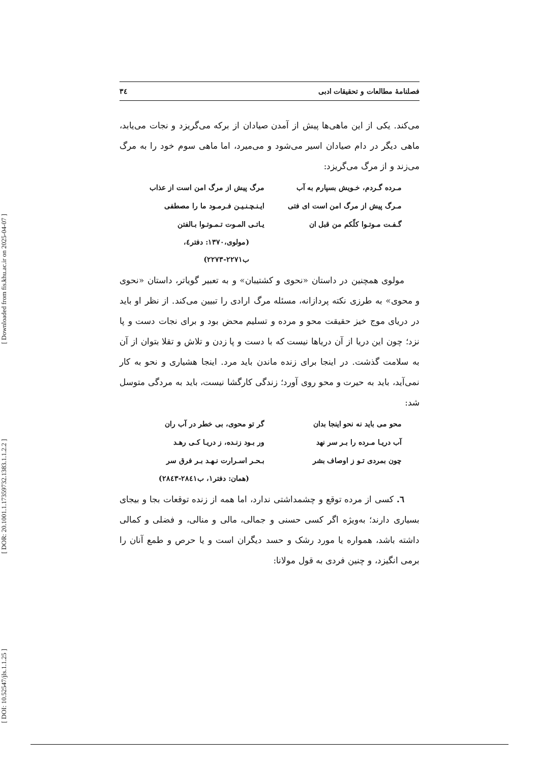[ Downloaded from fis.khu.ac.ir on 2025-04-07 ]
[ DOR: 20.1001.1.17359732.1383.1.1.2.2 ]
[ DOI: 10.52547/jls.1.1.25 ]
فصلنامهٔ مطالعات و تحقیقات ادبی ٣٤
می‌کند. یکی از این ماهی‌ها پیش از آمدن صیادان از برکه می‌گریزد و نجات می‌یابد، ماهی دیگر در دام صیادان اسیر می‌شود و می‌میرد، اما ماهی سوم خود را به مرگ می‌زند و از مرگ می‌گریزد:
مـرده گـردم، خـویش بسپارم به آب مرگ پیش از مرگ امن است از عذاب
مـرگ پیش از مرگ امن است ای فتی ایـنـچـنـیـن فـرمـود ما را مصطفی
گـفـت مـوتـوا کلّکم من قبل ان یـاتـی المـوت تـمـوتـوا بـالفتن
(مولوی،١٣٧٠: دفتر٤، ب٢٢٧١-٢٢٧٣)
مولوی همچنین در داستان «نحوی و کشتیبان» و به تعبیر گویاتر، داستان «نحوی و محوی» به طرزی نکته پردازانه، مسئله مرگ ارادی را تبیین می‌کند. از نظر او باید در دریای موج خیز حقیقت محو و مرده و تسلیم محض بود و برای نجات دست و پا نزد؛ چون این دریا از آن دریاها نیست که با دست و پا زدن و تلاش و تقلا بتوان از آن به سلامت گذشت. در اینجا برای زنده ماندن باید مرد. اینجا هشیاری و نحو به کار نمی‌آید، باید به حیرت و محو روی آورد؛ زندگی کارگشا نیست، باید به مردگی متوسل شد:
محو می باید نه نحو اینجا بدان گر تو محوی، بی خطر در آب ران
آب دریـا مـرده را بـر سر نهد ور بـود زنـده، ز دریـا کـی رهـد
چون بمردی تـو ز اوصاف بشر بـحـر اسـرارت نـهـد بـر فرق سر
(همان: دفتر١، ب٢٨٤١-٢٨٤٣)
٦. کسی از مرده توقع و چشمداشتی ندارد، اما همه از زنده توقعات بجا و بیجای بسیاری دارند؛ به‌ویژه اگر کسی حسنی و جمالی، مالی و منالی، و فضلی و کمالی داشته باشد، همواره یا مورد رشک و حسد دیگران است و یا حرص و طمع آنان را برمی انگیزد، و چنین فردی به قول مولانا: